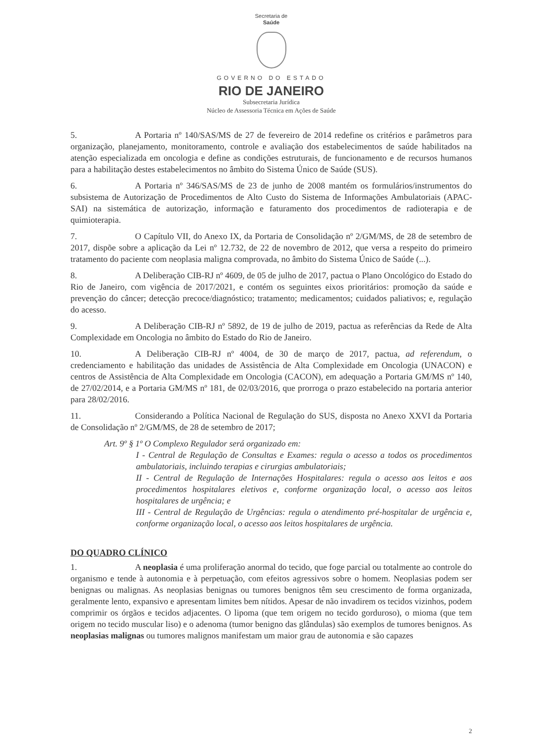Secretaria de
Saúde
GOVERNO DO ESTADO
RIO DE JANEIRO
Subsecretaria Jurídica
Núcleo de Assessoria Técnica em Ações de Saúde
5. A Portaria nº 140/SAS/MS de 27 de fevereiro de 2014 redefine os critérios e parâmetros para organização, planejamento, monitoramento, controle e avaliação dos estabelecimentos de saúde habilitados na atenção especializada em oncologia e define as condições estruturais, de funcionamento e de recursos humanos para a habilitação destes estabelecimentos no âmbito do Sistema Único de Saúde (SUS).
6. A Portaria nº 346/SAS/MS de 23 de junho de 2008 mantém os formulários/instrumentos do subsistema de Autorização de Procedimentos de Alto Custo do Sistema de Informações Ambulatoriais (APAC-SAI) na sistemática de autorização, informação e faturamento dos procedimentos de radioterapia e de quimioterapia.
7. O Capítulo VII, do Anexo IX, da Portaria de Consolidação nº 2/GM/MS, de 28 de setembro de 2017, dispõe sobre a aplicação da Lei nº 12.732, de 22 de novembro de 2012, que versa a respeito do primeiro tratamento do paciente com neoplasia maligna comprovada, no âmbito do Sistema Único de Saúde (...).
8. A Deliberação CIB-RJ nº 4609, de 05 de julho de 2017, pactua o Plano Oncológico do Estado do Rio de Janeiro, com vigência de 2017/2021, e contém os seguintes eixos prioritários: promoção da saúde e prevenção do câncer; detecção precoce/diagnóstico; tratamento; medicamentos; cuidados paliativos; e, regulação do acesso.
9. A Deliberação CIB-RJ nº 5892, de 19 de julho de 2019, pactua as referências da Rede de Alta Complexidade em Oncologia no âmbito do Estado do Rio de Janeiro.
10. A Deliberação CIB-RJ nº 4004, de 30 de março de 2017, pactua, ad referendum, o credenciamento e habilitação das unidades de Assistência de Alta Complexidade em Oncologia (UNACON) e centros de Assistência de Alta Complexidade em Oncologia (CACON), em adequação a Portaria GM/MS nº 140, de 27/02/2014, e a Portaria GM/MS nº 181, de 02/03/2016, que prorroga o prazo estabelecido na portaria anterior para 28/02/2016.
11. Considerando a Política Nacional de Regulação do SUS, disposta no Anexo XXVI da Portaria de Consolidação nº 2/GM/MS, de 28 de setembro de 2017;
Art. 9º § 1º O Complexo Regulador será organizado em:
I - Central de Regulação de Consultas e Exames: regula o acesso a todos os procedimentos ambulatoriais, incluindo terapias e cirurgias ambulatoriais;
II - Central de Regulação de Internações Hospitalares: regula o acesso aos leitos e aos procedimentos hospitalares eletivos e, conforme organização local, o acesso aos leitos hospitalares de urgência; e
III - Central de Regulação de Urgências: regula o atendimento pré-hospitalar de urgência e, conforme organização local, o acesso aos leitos hospitalares de urgência.
DO QUADRO CLÍNICO
1. A neoplasia é uma proliferação anormal do tecido, que foge parcial ou totalmente ao controle do organismo e tende à autonomia e à perpetuação, com efeitos agressivos sobre o homem. Neoplasias podem ser benignas ou malignas. As neoplasias benignas ou tumores benignos têm seu crescimento de forma organizada, geralmente lento, expansivo e apresentam limites bem nítidos. Apesar de não invadirem os tecidos vizinhos, podem comprimir os órgãos e tecidos adjacentes. O lipoma (que tem origem no tecido gorduroso), o mioma (que tem origem no tecido muscular liso) e o adenoma (tumor benigno das glândulas) são exemplos de tumores benignos. As neoplasias malignas ou tumores malignos manifestam um maior grau de autonomia e são capazes
2